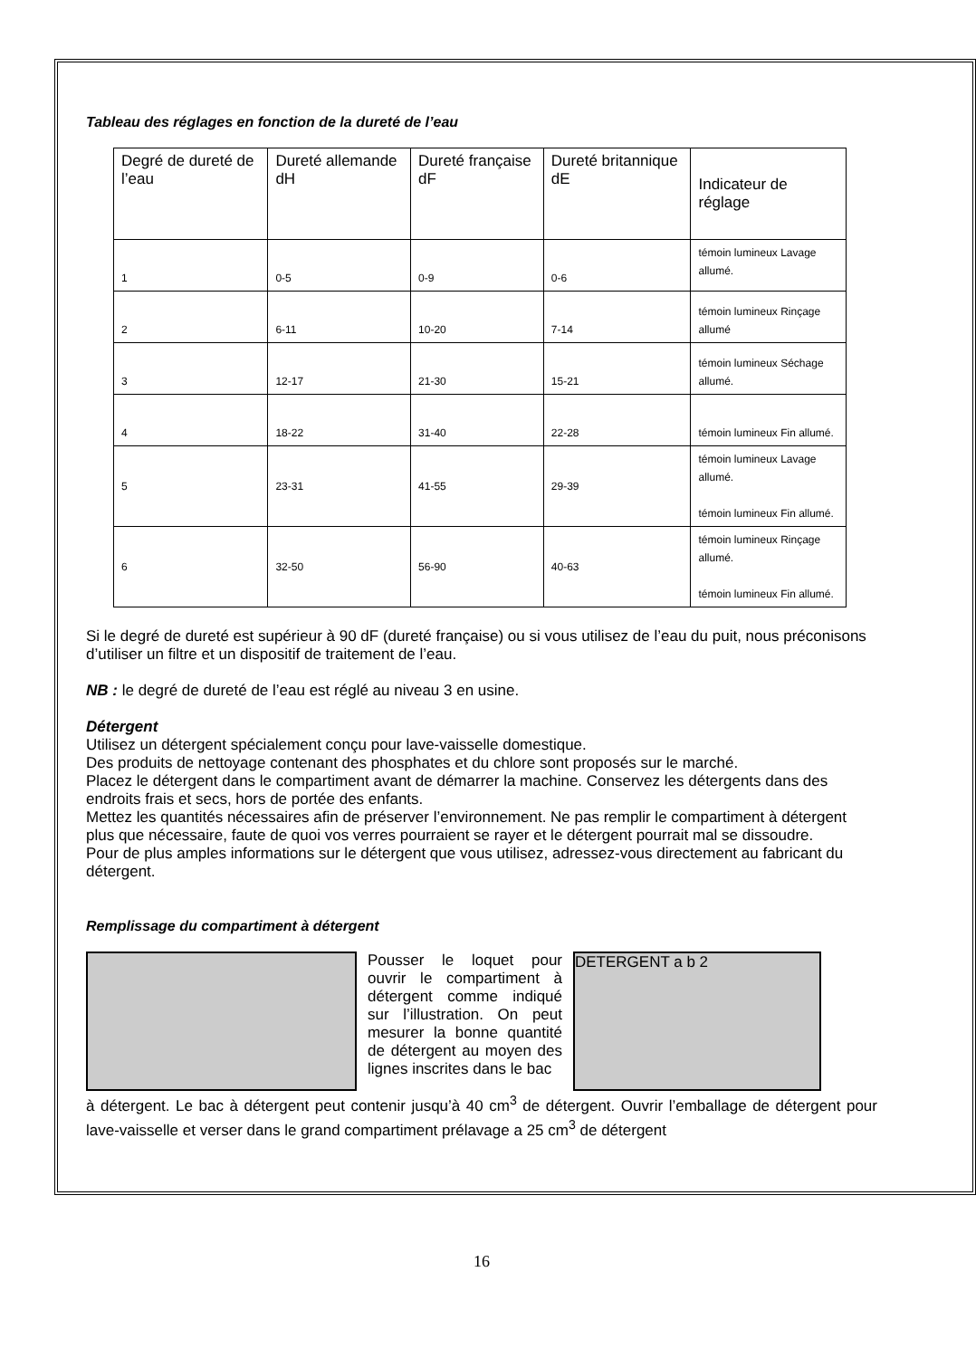Tableau des réglages en fonction de la dureté de l’eau
| Degré de dureté de l’eau | Dureté allemande dH | Dureté française dF | Dureté britannique dE | Indicateur de réglage |
| --- | --- | --- | --- | --- |
| 1 | 0-5 | 0-9 | 0-6 | témoin lumineux Lavage allumé. |
| 2 | 6-11 | 10-20 | 7-14 | témoin lumineux Rinçage allumé |
| 3 | 12-17 | 21-30 | 15-21 | témoin lumineux Séchage allumé. |
| 4 | 18-22 | 31-40 | 22-28 | témoin lumineux Fin allumé. |
| 5 | 23-31 | 41-55 | 29-39 | témoin lumineux Lavage allumé. témoin lumineux Fin allumé. |
| 6 | 32-50 | 56-90 | 40-63 | témoin lumineux Rinçage allumé. témoin lumineux Fin allumé. |
Si le degré de dureté est supérieur à 90 dF (dureté française) ou si vous utilisez de l’eau du puit, nous préconisons d’utiliser un filtre et un dispositif de traitement de l’eau.
NB : le degré de dureté de l’eau est réglé au niveau 3 en usine.
Détergent
Utilisez un détergent spécialement conçu pour lave-vaisselle domestique.
Des produits de nettoyage contenant des phosphates et du chlore sont proposés sur le marché.
Placez le détergent dans le compartiment avant de démarrer la machine. Conservez les détergents dans des endroits frais et secs, hors de portée des enfants.
Mettez les quantités nécessaires afin de préserver l’environnement. Ne pas remplir le compartiment à détergent plus que nécessaire, faute de quoi vos verres pourraient se rayer et le détergent pourrait mal se dissoudre.
Pour de plus amples informations sur le détergent que vous utilisez, adressez-vous directement au fabricant du détergent.
Remplissage du compartiment à détergent
Pousser le loquet pour ouvrir le compartiment à détergent comme indiqué sur l’illustration. On peut mesurer la bonne quantité de détergent au moyen des lignes inscrites dans le bac
DETERGENT a b 2
à détergent. Le bac à détergent peut contenir jusqu’à 40 cm<sup>3</sup> de détergent. Ouvrir l’emballage de détergent pour lave-vaisselle et verser dans le grand compartiment prélavage a 25 cm<sup>3</sup> de détergent
16